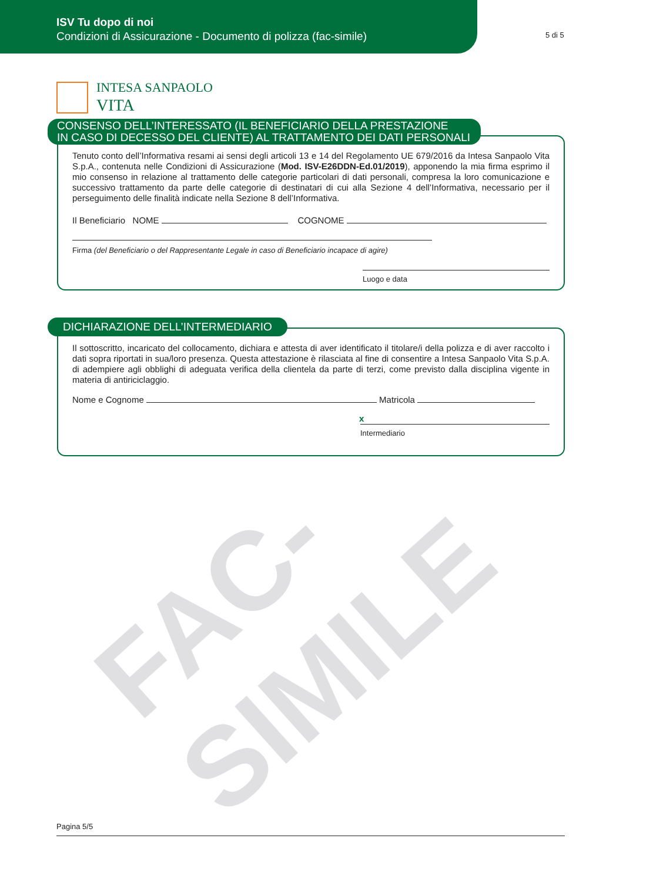ISV Tu dopo di noi
Condizioni di Assicurazione - Documento di polizza (fac-simile)
5 di 5
INTESA SANPAOLO
VITA
Tenuto conto dell’Informativa resami ai sensi degli articoli 13 e 14 del Regolamento UE 679/2016 da Intesa Sanpaolo Vita S.p.A., contenuta nelle Condizioni di Assicurazione (Mod. ISV-E26DDN-Ed.01/2019), apponendo la mia firma esprimo il mio consenso in relazione al trattamento delle categorie particolari di dati personali, compresa la loro comunicazione e successivo trattamento da parte delle categorie di destinatari di cui alla Sezione 4 dell’Informativa, necessario per il perseguimento delle finalità indicate nella Sezione 8 dell’Informativa.
Il Beneficiario NOME COGNOME
Firma (del Beneficiario o del Rappresentante Legale in caso di Beneficiario incapace di agire)
Luogo e data
CONSENSO DELL’INTERESSATO (IL BENEFICIARIO DELLA PRESTAZIONE
IN CASO DI DECESSO DEL CLIENTE) AL TRATTAMENTO DEI DATI PERSONALI
Il sottoscritto, incaricato del collocamento, dichiara e attesta di aver identificato il titolare/i della polizza e di aver raccolto i dati sopra riportati in sua/loro presenza. Questa attestazione è rilasciata al fine di consentire a Intesa Sanpaolo Vita S.p.A. di adempiere agli obblighi di adeguata verifica della clientela da parte di terzi, come previsto dalla disciplina vigente in materia di antiriciclaggio.
Nome e Cognome Matricola
x
Intermediario
DICHIARAZIONE DELL’INTERMEDIARIO
FAC-SIMILE
Pagina 5/5